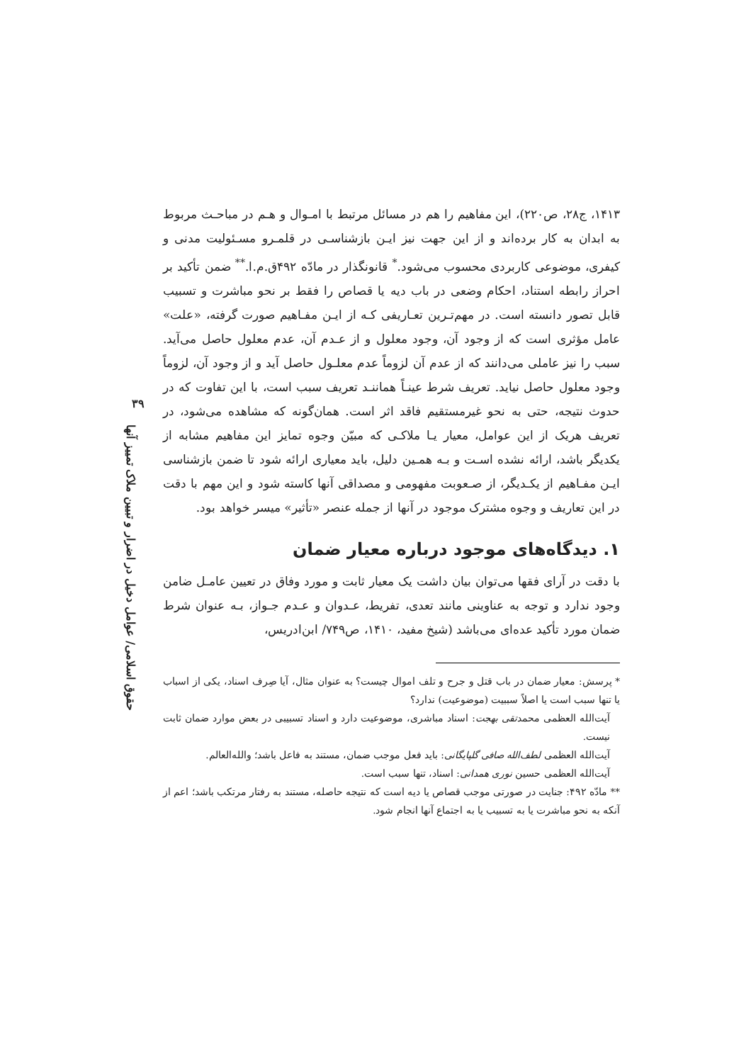۳۹
حقوق اسلامی/ عوامل دخیل در اضرار و تبیین ملاک تمییز آنها
۱۴۱۳، ج۲۸، ص۲۲۰)، این مفاهیم را هم در مسائل مرتبط با امـوال و هـم در مباحـث مربوط به ابدان به کار برده‌اند و از این جهت نیز ایـن بازشناسـی در قلمـرو مسـئولیت مدنی و کیفری، موضوعی کاربردی محسوب می‌شود.<sup>*</sup> قانونگذار در مادّه ۴۹۲ق.م.ا.<sup>**</sup> ضمن تأکید بر احراز رابطه استناد، احکام وضعی در باب دیه یا قصاص را فقط بر نحو مباشرت و تسبیب قابل تصور دانسته است. در مهم‌تـرین تعـاریفی کـه از ایـن مفـاهیم صورت گرفته، «علت» عامل مؤثری است که از وجود آن، وجود معلول و از عـدم آن، عدم معلول حاصل می‌آید. سبب را نیز عاملی می‌دانند که از عدم آن لزوماً عدم معلـول حاصل آید و از وجود آن، لزوماً وجود معلول حاصل نیاید. تعریف شرط عینـاً هماننـد تعریف سبب است، با این تفاوت که در حدوث نتیجه، حتی به نحو غیرمستقیم فاقد اثر است. همان‌گونه که مشاهده می‌شود، در تعریف هریک از این عوامل، معیار یـا ملاکـی که مبیّن وجوه تمایز این مفاهیم مشابه از یکدیگر باشد، ارائه نشده اسـت و بـه همـین دلیل، باید معیاری ارائه شود تا ضمن بازشناسی ایـن مفـاهیم از یکـدیگر، از صـعوبت مفهومی و مصداقی آنها کاسته شود و این مهم با دقت در این تعاریف و وجوه مشترک موجود در آنها از جمله عنصر «تأثیر» میسر خواهد بود.
۱. دیدگاه‌های موجود درباره معیار ضمان
با دقت در آرای فقها می‌توان بیان داشت یک معیار ثابت و مورد وفاق در تعیین عامـل ضامن وجود ندارد و توجه به عناوینی مانند تعدی، تفریط، عـدوان و عـدم جـواز، بـه عنوان شرط ضمان مورد تأکید عده‌ای می‌باشد (شیخ مفید، ۱۴۱۰، ص۷۴۹/ ابن‌ادریس،
* پرسش: معیار ضمان در باب قتل و جرح و تلف اموال چیست؟ به عنوان مثال، آیا صِرف اسناد، یکی از اسباب یا تنها سبب است یا اصلاً سببیت (موضوعیت) ندارد؟
آیت‌الله العظمی محمدتقی بهجت: اسناد مباشری، موضوعیت دارد و اسناد تسبیبی در بعض موارد ضمان ثابت نیست.
آیت‌الله العظمی لطف‌الله صافی گلپایگانی: باید فعل موجب ضمان، مستند به فاعل باشد؛ والله‌العالم.
آیت‌الله العظمی حسین نوری همدانی: اسناد، تنها سبب است.
** مادّه ۴۹۲: جنایت در صورتی موجب قصاص یا دیه است که نتیجه حاصله، مستند به رفتار مرتکب باشد؛ اعم از آنکه به نحو مباشرت یا به تسبیب یا به اجتماع آنها انجام شود.